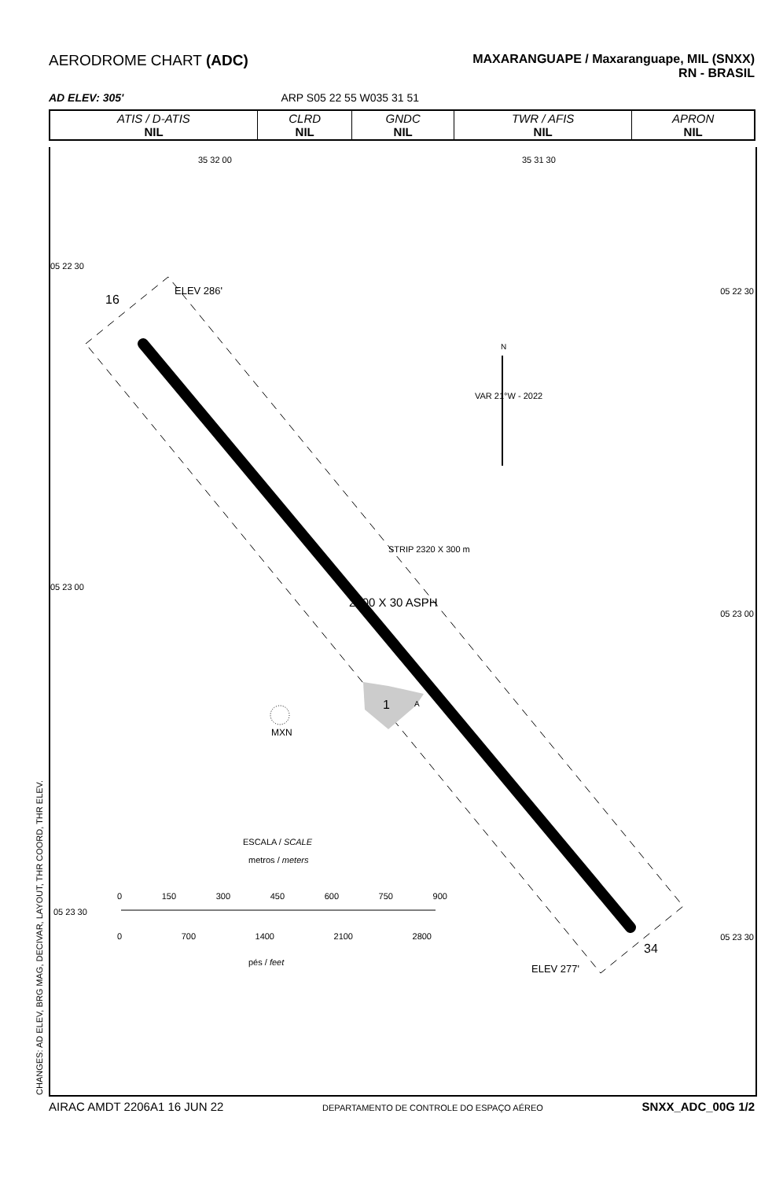AERODROME CHART (ADC)
MAXARANGUAPE / Maxaranguape, MIL (SNXX)
RN - BRASIL
AD ELEV: 305' ARP S05 22 55 W035 31 51
| ATIS / D-ATIS NIL | CLRD NIL | GNDC NIL | TWR / AFIS NIL | APRON NIL |
05 22 30
05 22 30
05 23 00
05 23 00
05 23 30
05 23 30
35 32 00 35 31 30
16
ELEV 286'
N
VAR 21°W - 2022
STRIP 2320 X 300 m
2200 X 30 ASPH
1 A
MXN
ESCALA / SCALE
metros / meters
0 150 300 450 600 750 900
0 700 1400 2100 2800
pés / feet
ELEV 277'
34
CHANGES: AD ELEV, BRG MAG, DECIVAR, LAYOUT, THR COORD, THR ELEV. AIRAC AMDT 2206A1 16 JUN 22 DEPARTAMENTO DE CONTROLE DO ESPAÇO AÉREO SNXX_ADC_00G 1/2